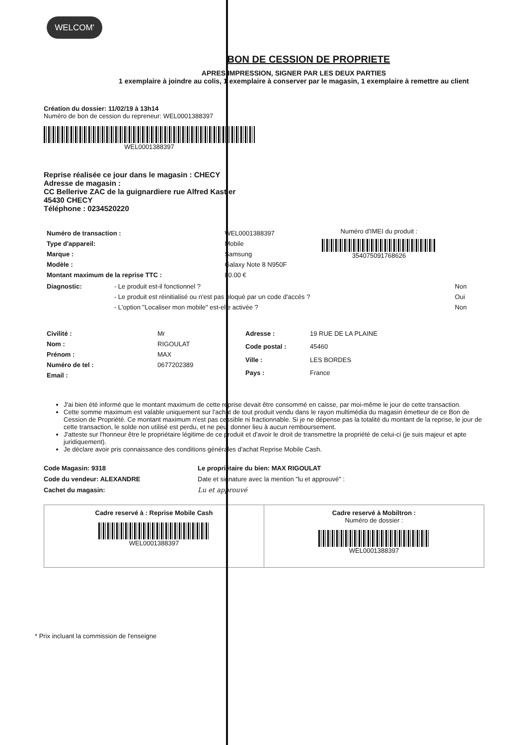WELCOM'
BON DE CESSION DE PROPRIETE
APRES IMPRESSION, SIGNER PAR LES DEUX PARTIES
1 exemplaire à joindre au colis, 1 exemplaire à conserver par le magasin, 1 exemplaire à remettre au client
Création du dossier: 11/02/19 à 13h14
Numéro de bon de cession du repreneur: WEL0001388397
WEL0001388397
Reprise réalisée ce jour dans le magasin : CHECY
Adresse de magasin :
CC Bellerive ZAC de la guignardiere rue Alfred Kastler
45430 CHECY
Téléphone : 0234520220
| Numéro de transaction : | WEL0001388397 |
| Type d'appareil: | Mobile |
| Marque : | Samsung |
| Modèle : | Galaxy Note 8 N950F |
| Montant maximum de la reprise TTC : | 80.00 € |
Numéro d'IMEI du produit :
354075091768626
| Diagnostic: | - Le produit est-il fonctionnel ? | Non |
| | - Le produit est réinitialisé ou n'est pas bloqué par un code d'accès ? | Oui |
| | - L'option "Localiser mon mobile" est-elle activée ? | Non |
| Civilité : | Mr |
| Nom : | RIGOULAT |
| Prénom : | MAX |
| Numéro de tel : | 0677202389 |
| Email : | |
| Adresse : | 19 RUE DE LA PLAINE |
| Code postal : | 45460 |
| Ville : | LES BORDES |
| Pays : | France |
J'ai bien été informé que le montant maximum de cette reprise devait être consommé en caisse, par moi-même le jour de cette transaction.
Cette somme maximum est valable uniquement sur l'achat de tout produit vendu dans le rayon multimédia du magasin émetteur de ce Bon de Cession de Propriété. Ce montant maximum n'est pas cessible ni fractionnable. Si je ne dépense pas la totalité du montant de la reprise, le jour de cette transaction, le solde non utilisé est perdu, et ne peut donner lieu à aucun remboursement.
J'atteste sur l'honneur être le propriétaire légitime de ce produit et d'avoir le droit de transmettre la propriété de celui-ci (je suis majeur et apte juridiquement).
Je déclare avoir pris connaissance des conditions générales d'achat Reprise Mobile Cash.
Code Magasin: 9318
Code du vendeur: ALEXANDRE
Cachet du magasin:
Le propriétaire du bien: MAX RIGOULAT
Date et signature avec la mention "lu et approuvé" :
Lu et approuvé
Cadre reservé à : Reprise Mobile Cash
WEL0001388397
Cadre reservé à Mobiltron :
Numéro de dossier :
WEL0001388397
* Prix incluant la commission de l'enseigne